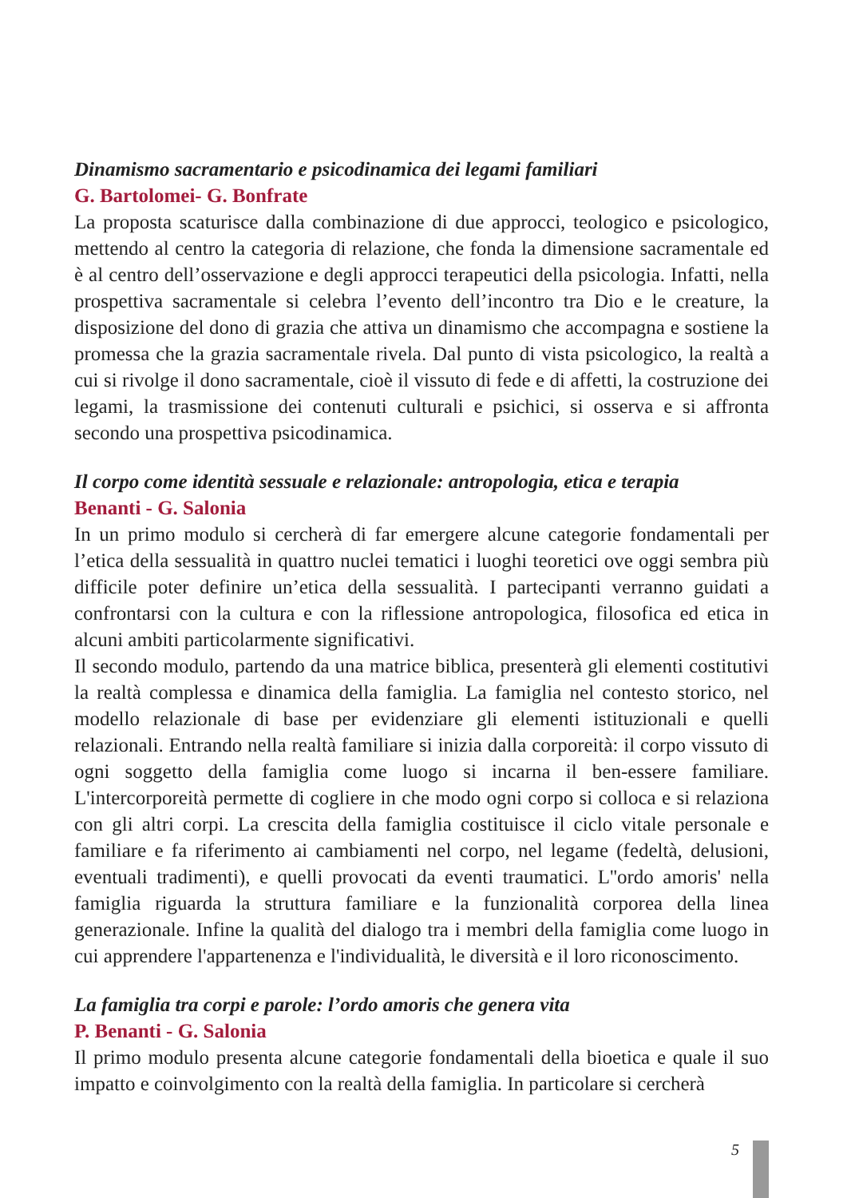Dinamismo sacramentario e psicodinamica dei legami familiari
G. Bartolomei- G. Bonfrate
La proposta scaturisce dalla combinazione di due approcci, teologico e psicologico, mettendo al centro la categoria di relazione, che fonda la dimensione sacramentale ed è al centro dell’osservazione e degli approcci terapeutici della psicologia. Infatti, nella prospettiva sacramentale si celebra l’evento dell’incontro tra Dio e le creature, la disposizione del dono di grazia che attiva un dinamismo che accompagna e sostiene la promessa che la grazia sacramentale rivela. Dal punto di vista psicologico, la realtà a cui si rivolge il dono sacramentale, cioè il vissuto di fede e di affetti, la costruzione dei legami, la trasmissione dei contenuti culturali e psichici, si osserva e si affronta secondo una prospettiva psicodinamica.
Il corpo come identità sessuale e relazionale: antropologia, etica e terapia
Benanti - G. Salonia
In un primo modulo si cercherà di far emergere alcune categorie fondamentali per l’etica della sessualità in quattro nuclei tematici i luoghi teoretici ove oggi sembra più difficile poter definire un’etica della sessualità. I partecipanti verranno guidati a confrontarsi con la cultura e con la riflessione antropologica, filosofica ed etica in alcuni ambiti particolarmente significativi.
Il secondo modulo, partendo da una matrice biblica, presenterà gli elementi costitutivi la realtà complessa e dinamica della famiglia. La famiglia nel contesto storico, nel modello relazionale di base per evidenziare gli elementi istituzionali e quelli relazionali. Entrando nella realtà familiare si inizia dalla corporeità: il corpo vissuto di ogni soggetto della famiglia come luogo si incarna il ben-essere familiare. L'intercorporeità permette di cogliere in che modo ogni corpo si colloca e si relaziona con gli altri corpi. La crescita della famiglia costituisce il ciclo vitale personale e familiare e fa riferimento ai cambiamenti nel corpo, nel legame (fedeltà, delusioni, eventuali tradimenti), e quelli provocati da eventi traumatici. L''ordo amoris' nella famiglia riguarda la struttura familiare e la funzionalità corporea della linea generazionale. Infine la qualità del dialogo tra i membri della famiglia come luogo in cui apprendere l'appartenenza e l'individualità, le diversità e il loro riconoscimento.
La famiglia tra corpi e parole: l’ordo amoris che genera vita
P. Benanti - G. Salonia
Il primo modulo presenta alcune categorie fondamentali della bioetica e quale il suo impatto e coinvolgimento con la realtà della famiglia. In particolare si cercherà
5